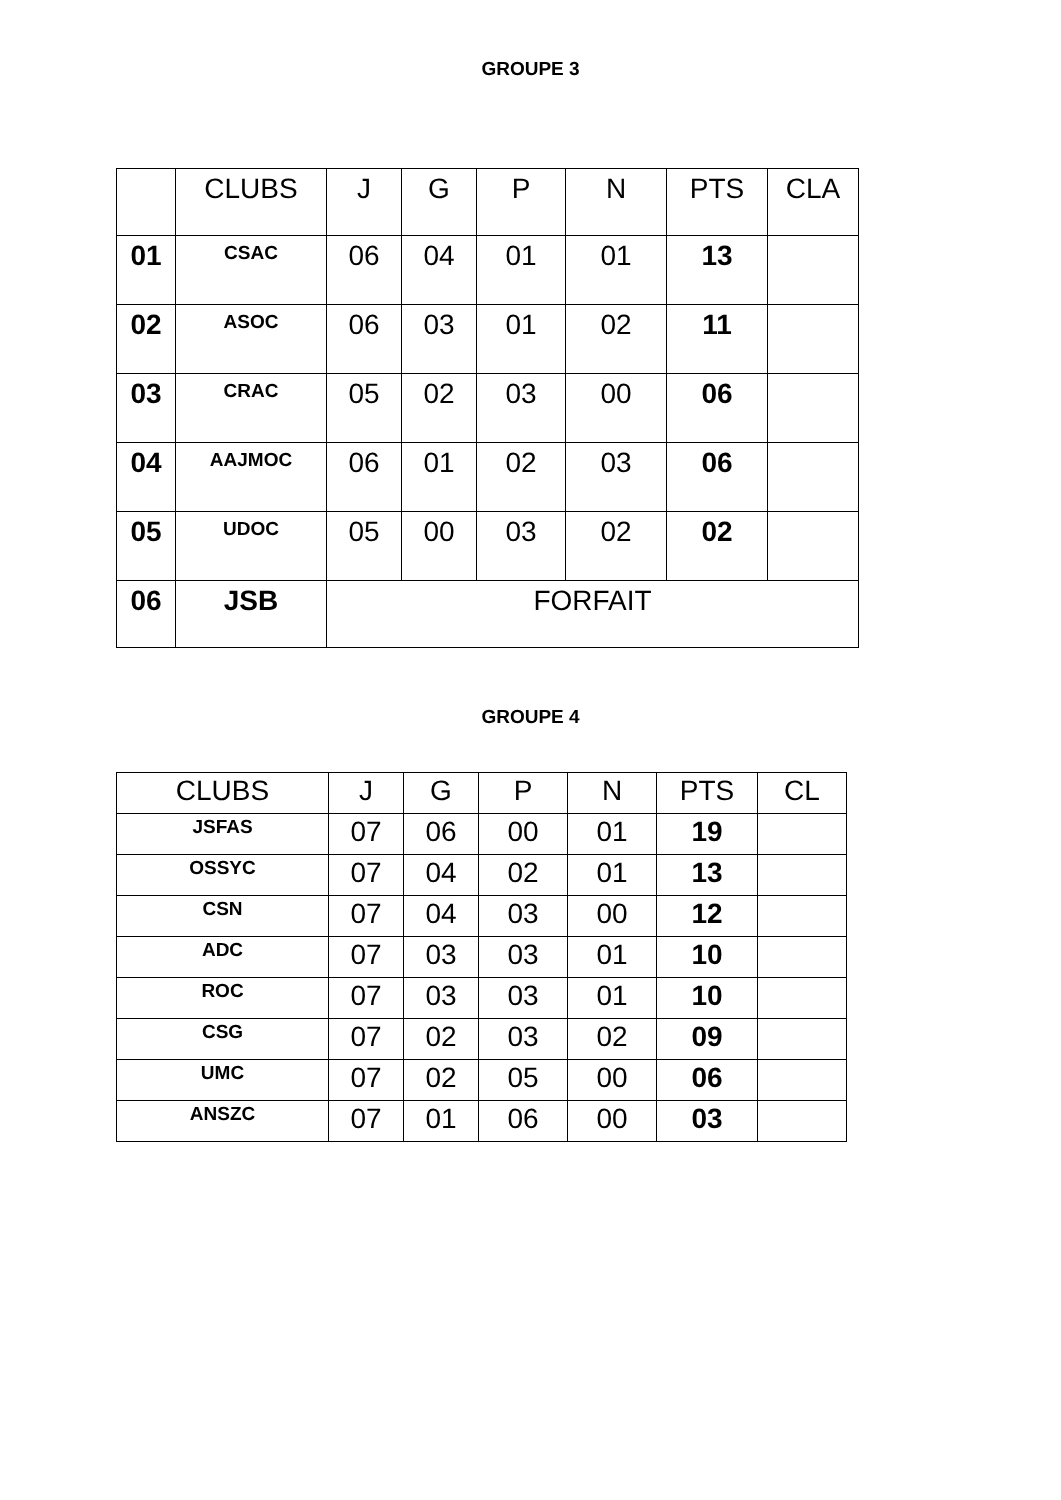GROUPE 3
| | CLUBS | J | G | P | N | PTS | CLA |
| --- | --- | --- | --- | --- | --- | --- | --- |
| 01 | CSAC | 06 | 04 | 01 | 01 | 13 | |
| 02 | ASOC | 06 | 03 | 01 | 02 | 11 | |
| 03 | CRAC | 05 | 02 | 03 | 00 | 06 | |
| 04 | AAJMOC | 06 | 01 | 02 | 03 | 06 | |
| 05 | UDOC | 05 | 00 | 03 | 02 | 02 | |
| 06 | JSB | FORFAIT | | | | | |
GROUPE 4
| CLUBS | J | G | P | N | PTS | CL |
| --- | --- | --- | --- | --- | --- | --- |
| JSFAS | 07 | 06 | 00 | 01 | 19 | |
| OSSYC | 07 | 04 | 02 | 01 | 13 | |
| CSN | 07 | 04 | 03 | 00 | 12 | |
| ADC | 07 | 03 | 03 | 01 | 10 | |
| ROC | 07 | 03 | 03 | 01 | 10 | |
| CSG | 07 | 02 | 03 | 02 | 09 | |
| UMC | 07 | 02 | 05 | 00 | 06 | |
| ANSZC | 07 | 01 | 06 | 00 | 03 | |